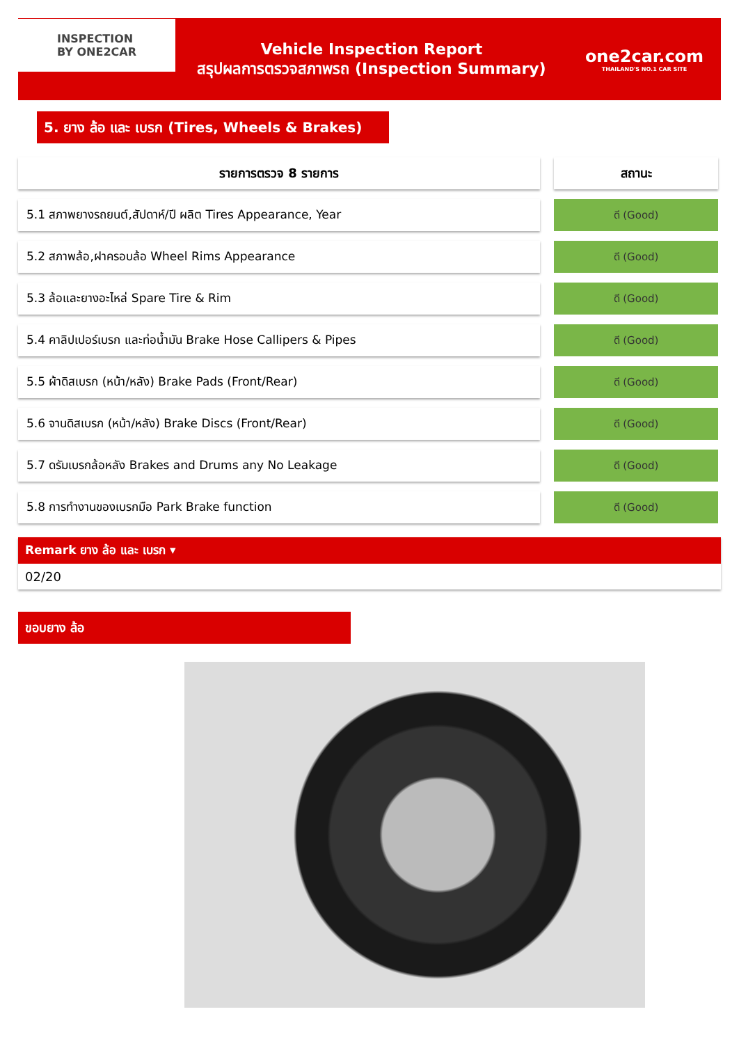INSPECTION
BY ONE2CAR
Vehicle Inspection Report
สรุปผลการตรวจสภาพรถ (Inspection Summary)
one2car.com
THAILAND'S NO.1 CAR SITE
5. ยาง ล้อ และ เบรก (Tires, Wheels & Brakes)
| รายการตรวจ 8 รายการ | | สถานะ |
| 5.1 สภาพยางรถยนต์,สัปดาห์/ปี ผลิต Tires Appearance, Year | | ดี (Good) |
| 5.2 สภาพล้อ,ฝาครอบล้อ Wheel Rims Appearance | | ดี (Good) |
| 5.3 ล้อและยางอะไหล่ Spare Tire & Rim | | ดี (Good) |
| 5.4 คาลิปเปอร์เบรก และท่อน้ำมัน Brake Hose Callipers & Pipes | | ดี (Good) |
| 5.5 ผ้าดิสเบรก (หน้า/หลัง) Brake Pads (Front/Rear) | | ดี (Good) |
| 5.6 จานดิสเบรก (หน้า/หลัง) Brake Discs (Front/Rear) | | ดี (Good) |
| 5.7 ดรัมเบรกล้อหลัง Brakes and Drums any No Leakage | | ดี (Good) |
| 5.8 การทำงานของเบรกมือ Park Brake function | | ดี (Good) |
Remark ยาง ล้อ และ เบรก ▾
02/20
ขอบยาง ล้อ